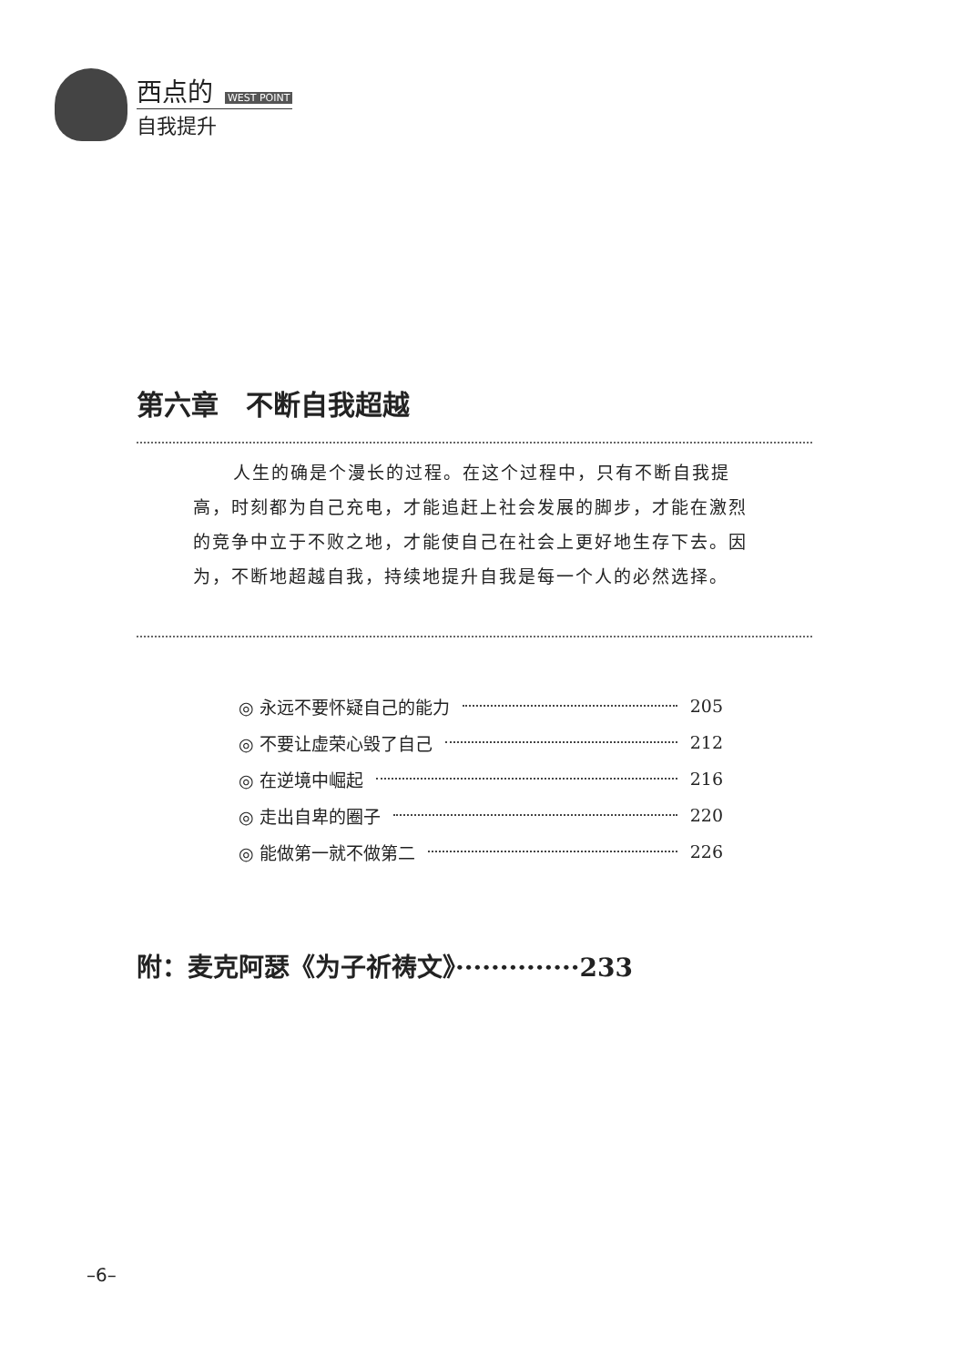西点的 WEST POINT
自我提升
第六章　不断自我超越
人生的确是个漫长的过程。在这个过程中，只有不断自我提高，时刻都为自己充电，才能追赶上社会发展的脚步，才能在激烈的竞争中立于不败之地，才能使自己在社会上更好地生存下去。因为，不断地超越自我，持续地提升自我是每一个人的必然选择。
◎ 永远不要怀疑自己的能力 205
◎ 不要让虚荣心毁了自己 212
◎ 在逆境中崛起 216
◎ 走出自卑的圈子 220
◎ 能做第一就不做第二 226
附：麦克阿瑟《为子祈祷文》··············233
–6–